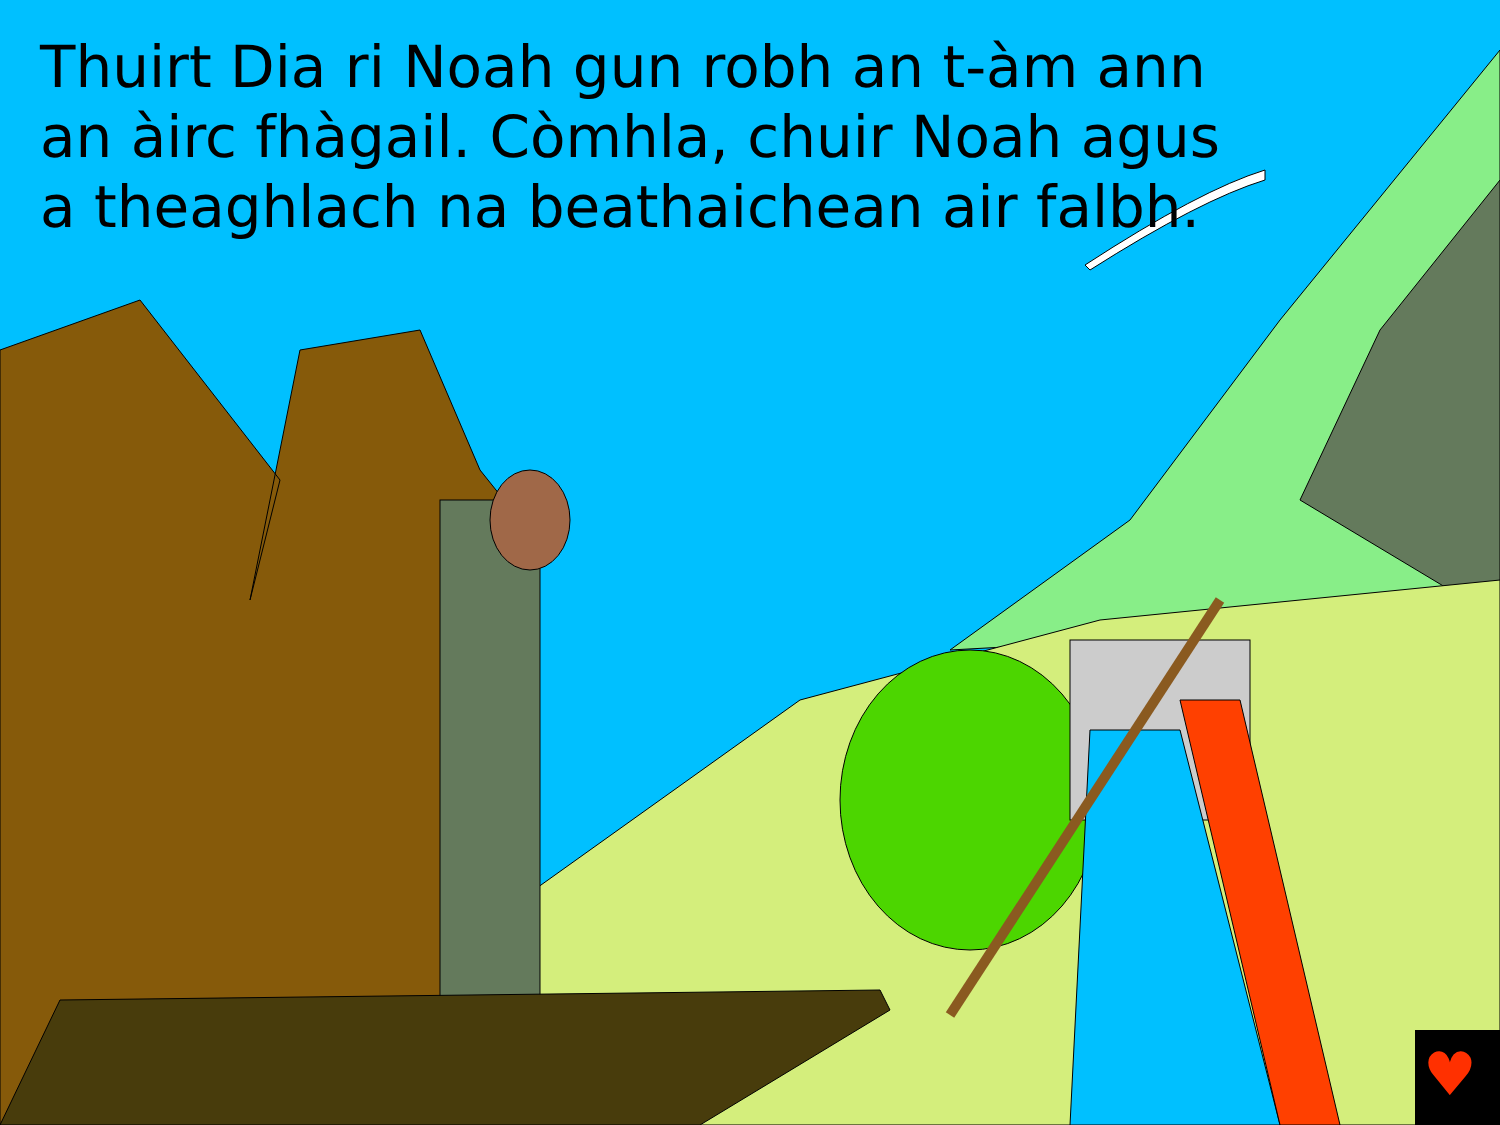Thuirt Dia ri Noah gun robh an t-àm ann an àirc fhàgail. Còmhla, chuir Noah agus a theaghlach na beathaichean air falbh.
♥